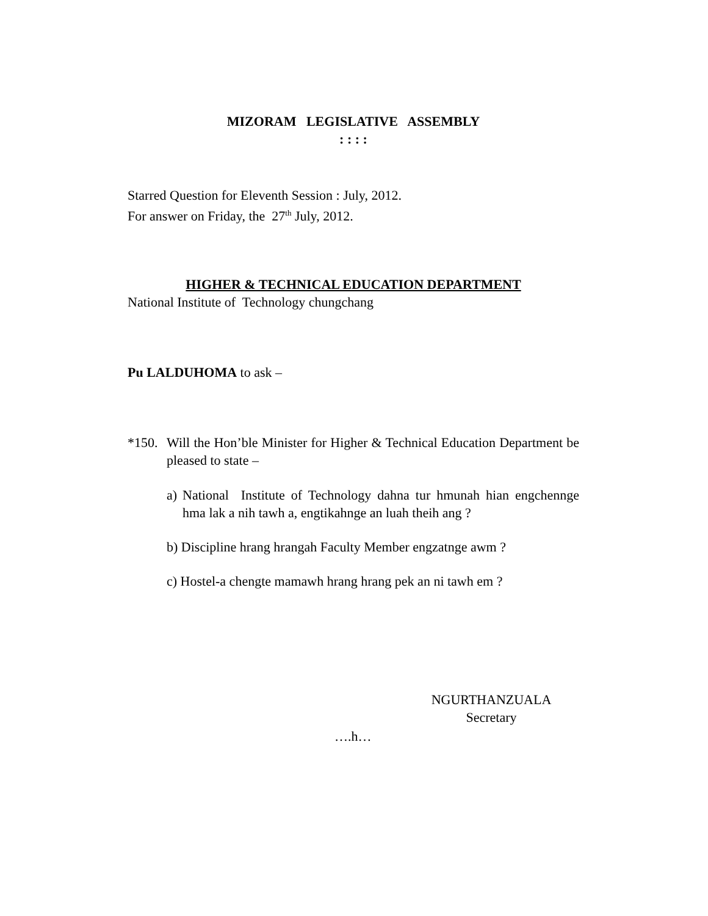MIZORAM LEGISLATIVE ASSEMBLY
: : : :
Starred Question for Eleventh Session : July, 2012.
For answer on Friday, the 27<sup>th</sup> July, 2012.
HIGHER & TECHNICAL EDUCATION DEPARTMENT
National Institute of Technology chungchang
Pu LALDUHOMA to ask –
*150.
Will the Hon’ble Minister for Higher & Technical Education Department be pleased to state –
a)
National Institute of Technology dahna tur hmunah hian engchennge hma lak a nih tawh a, engtikahnge an luah theih ang ?
b) Discipline hrang hrangah Faculty Member engzatnge awm ?
c) Hostel-a chengte mamawh hrang hrang pek an ni tawh em ?
NGURTHANZUALA
Secretary
….h…